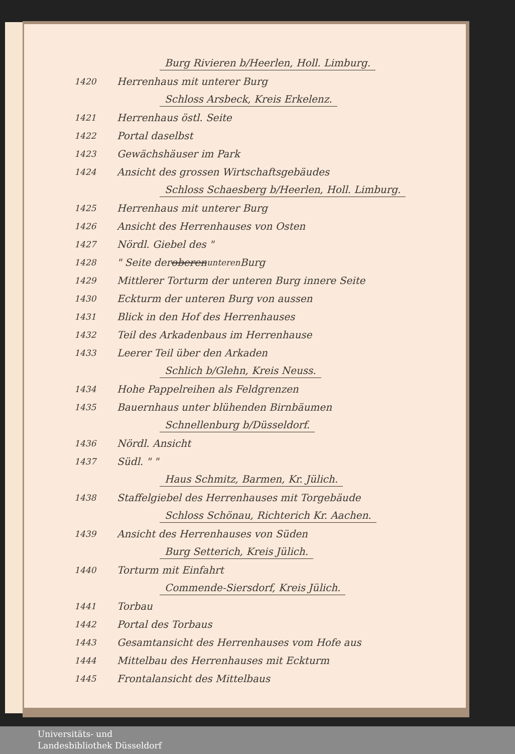Burg Rivieren b/Heerlen, Holl. Limburg.
1420 Herrenhaus mit unterer Burg
Schloss Arsbeck, Kreis Erkelenz.
1421 Herrenhaus östl. Seite
1422 Portal daselbst
1423 Gewächshäuser im Park
1424 Ansicht des grossen Wirtschaftsgebäudes
Schloss Schaesberg b/Heerlen, Holl. Limburg.
1425 Herrenhaus mit unterer Burg
1426 Ansicht des Herrenhauses von Osten
1427 Nördl. Giebel des "
1428 " Seite der oberen <sup>unteren</sup> Burg
1429 Mittlerer Torturm der unteren Burg innere Seite
1430 Eckturm der unteren Burg von aussen
1431 Blick in den Hof des Herrenhauses
1432 Teil des Arkadenbaus im Herrenhause
1433 Leerer Teil über den Arkaden
Schlich b/Glehn, Kreis Neuss.
1434 Hohe Pappelreihen als Feldgrenzen
1435 Bauernhaus unter blühenden Birnbäumen
Schnellenburg b/Düsseldorf.
1436 Nördl. Ansicht
1437 Südl. " "
Haus Schmitz, Barmen, Kr. Jülich.
1438 Staffelgiebel des Herrenhauses mit Torgebäude
Schloss Schönau, Richterich Kr. Aachen.
1439 Ansicht des Herrenhauses von Süden
Burg Setterich, Kreis Jülich.
1440 Torturm mit Einfahrt
Commende-Siersdorf, Kreis Jülich.
1441 Torbau
1442 Portal des Torbaus
1443 Gesamtansicht des Herrenhauses vom Hofe aus
1444 Mittelbau des Herrenhauses mit Eckturm
1445 Frontalansicht des Mittelbaus
Universitäts- und
Landesbibliothek Düsseldorf